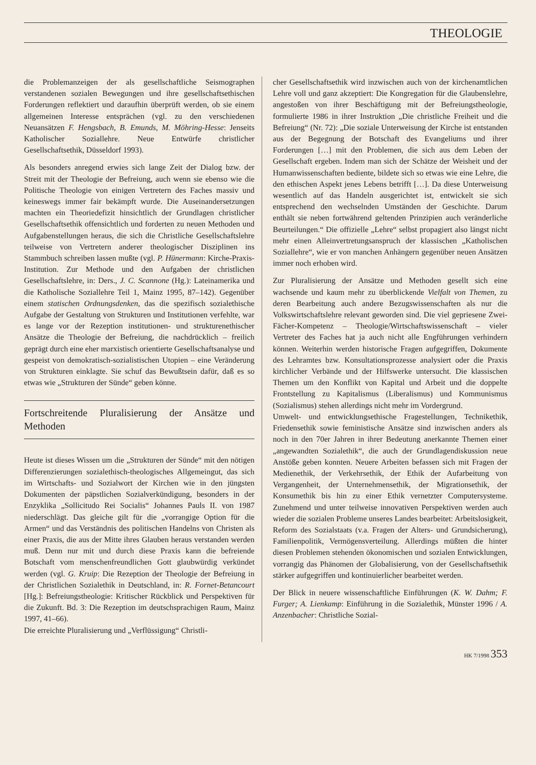THEOLOGIE
die Problemanzeigen der als gesellschaftliche Seismographen verstandenen sozialen Bewegungen und ihre gesellschaftsethischen Forderungen reflektiert und daraufhin überprüft werden, ob sie einem allgemeinen Interesse entsprächen (vgl. zu den verschiedenen Neuansätzen F. Hengsbach, B. Emunds, M. Möhring-Hesse: Jenseits Katholischer Soziallehre. Neue Entwürfe christlicher Gesellschaftsethik, Düsseldorf 1993).
Als besonders anregend erwies sich lange Zeit der Dialog bzw. der Streit mit der Theologie der Befreiung, auch wenn sie ebenso wie die Politische Theologie von einigen Vertretern des Faches massiv und keineswegs immer fair bekämpft wurde. Die Auseinandersetzungen machten ein Theoriedefizit hinsichtlich der Grundlagen christlicher Gesellschaftsethik offensichtlich und forderten zu neuen Methoden und Aufgabenstellungen heraus, die sich die Christliche Gesellschaftslehre teilweise von Vertretern anderer theologischer Disziplinen ins Stammbuch schreiben lassen mußte (vgl. P. Hünermann: Kirche-Praxis-Institution. Zur Methode und den Aufgaben der christlichen Gesellschaftslehre, in: Ders., J. C. Scannone (Hg.): Lateinamerika und die Katholische Soziallehre Teil 1, Mainz 1995, 87–142). Gegenüber einem statischen Ordnungsdenken, das die spezifisch sozialethische Aufgabe der Gestaltung von Strukturen und Institutionen verfehlte, war es lange vor der Rezeption institutionen- und strukturenethischer Ansätze die Theologie der Befreiung, die nachdrücklich – freilich geprägt durch eine eher marxistisch orientierte Gesellschaftsanalyse und gespeist von demokratisch-sozialistischen Utopien – eine Veränderung von Strukturen einklagte. Sie schuf das Bewußtsein dafür, daß es so etwas wie „Strukturen der Sünde“ geben könne.
Fortschreitende Pluralisierung der Ansätze und Methoden
Heute ist dieses Wissen um die „Strukturen der Sünde“ mit den nötigen Differenzierungen sozialethisch-theologisches Allgemeingut, das sich im Wirtschafts- und Sozialwort der Kirchen wie in den jüngsten Dokumenten der päpstlichen Sozialverkündigung, besonders in der Enzyklika „Sollicitudo Rei Socialis“ Johannes Pauls II. von 1987 niederschlägt. Das gleiche gilt für die „vorrangige Option für die Armen“ und das Verständnis des politischen Handelns von Christen als einer Praxis, die aus der Mitte ihres Glauben heraus verstanden werden muß. Denn nur mit und durch diese Praxis kann die befreiende Botschaft vom menschenfreundlichen Gott glaubwürdig verkündet werden (vgl. G. Kruip: Die Rezeption der Theologie der Befreiung in der Christlichen Sozialethik in Deutschland, in: R. Fornet-Betancourt [Hg.]: Befreiungstheologie: Kritischer Rückblick und Perspektiven für die Zukunft. Bd. 3: Die Rezeption im deutschsprachigen Raum, Mainz 1997, 41–66).
Die erreichte Pluralisierung und „Verflüssigung“ Christli-
cher Gesellschaftsethik wird inzwischen auch von der kirchenamtlichen Lehre voll und ganz akzeptiert: Die Kongregation für die Glaubenslehre, angestoßen von ihrer Beschäftigung mit der Befreiungstheologie, formulierte 1986 in ihrer Instruktion „Die christliche Freiheit und die Befreiung“ (Nr. 72): „Die soziale Unterweisung der Kirche ist entstanden aus der Begegnung der Botschaft des Evangeliums und ihrer Forderungen […] mit den Problemen, die sich aus dem Leben der Gesellschaft ergeben. Indem man sich der Schätze der Weisheit und der Humanwissenschaften bediente, bildete sich so etwas wie eine Lehre, die den ethischen Aspekt jenes Lebens betrifft […]. Da diese Unterweisung wesentlich auf das Handeln ausgerichtet ist, entwickelt sie sich entsprechend den wechselnden Umständen der Geschichte. Darum enthält sie neben fortwährend geltenden Prinzipien auch veränderliche Beurteilungen.“ Die offizielle „Lehre“ selbst propagiert also längst nicht mehr einen Alleinvertretungsanspruch der klassischen „Katholischen Soziallehre“, wie er von manchen Anhängern gegenüber neuen Ansätzen immer noch erhoben wird.
Zur Pluralisierung der Ansätze und Methoden gesellt sich eine wachsende und kaum mehr zu überblickende Vielfalt von Themen, zu deren Bearbeitung auch andere Bezugswissenschaften als nur die Volkswirtschaftslehre relevant geworden sind. Die viel gepriesene Zwei-Fächer-Kompetenz – Theologie/Wirtschaftswissenschaft – vieler Vertreter des Faches hat ja auch nicht alle Engführungen verhindern können. Weiterhin werden historische Fragen aufgegriffen, Dokumente des Lehramtes bzw. Konsultationsprozesse analysiert oder die Praxis kirchlicher Verbände und der Hilfswerke untersucht. Die klassischen Themen um den Konflikt von Kapital und Arbeit und die doppelte Frontstellung zu Kapitalismus (Liberalismus) und Kommunismus (Sozialismus) stehen allerdings nicht mehr im Vordergrund.
Umwelt- und entwicklungsethische Fragestellungen, Technikethik, Friedensethik sowie feministische Ansätze sind inzwischen anders als noch in den 70er Jahren in ihrer Bedeutung anerkannte Themen einer „angewandten Sozialethik“, die auch der Grundlagendiskussion neue Anstöße geben konnten. Neuere Arbeiten befassen sich mit Fragen der Medienethik, der Verkehrsethik, der Ethik der Aufarbeitung von Vergangenheit, der Unternehmensethik, der Migrationsethik, der Konsumethik bis hin zu einer Ethik vernetzter Computersysteme. Zunehmend und unter teilweise innovativen Perspektiven werden auch wieder die sozialen Probleme unseres Landes bearbeitet: Arbeitslosigkeit, Reform des Sozialstaats (v.a. Fragen der Alters- und Grundsicherung), Familienpolitik, Vermögensverteilung. Allerdings müßten die hinter diesen Problemen stehenden ökonomischen und sozialen Entwicklungen, vorrangig das Phänomen der Globalisierung, von der Gesellschaftsethik stärker aufgegriffen und kontinuierlicher bearbeitet werden.
Der Blick in neuere wissenschaftliche Einführungen (K. W. Dahm; F. Furger; A. Lienkamp: Einführung in die Sozialethik, Münster 1996 / A. Anzenbacher: Christliche Sozial-
HK 7/1998 353